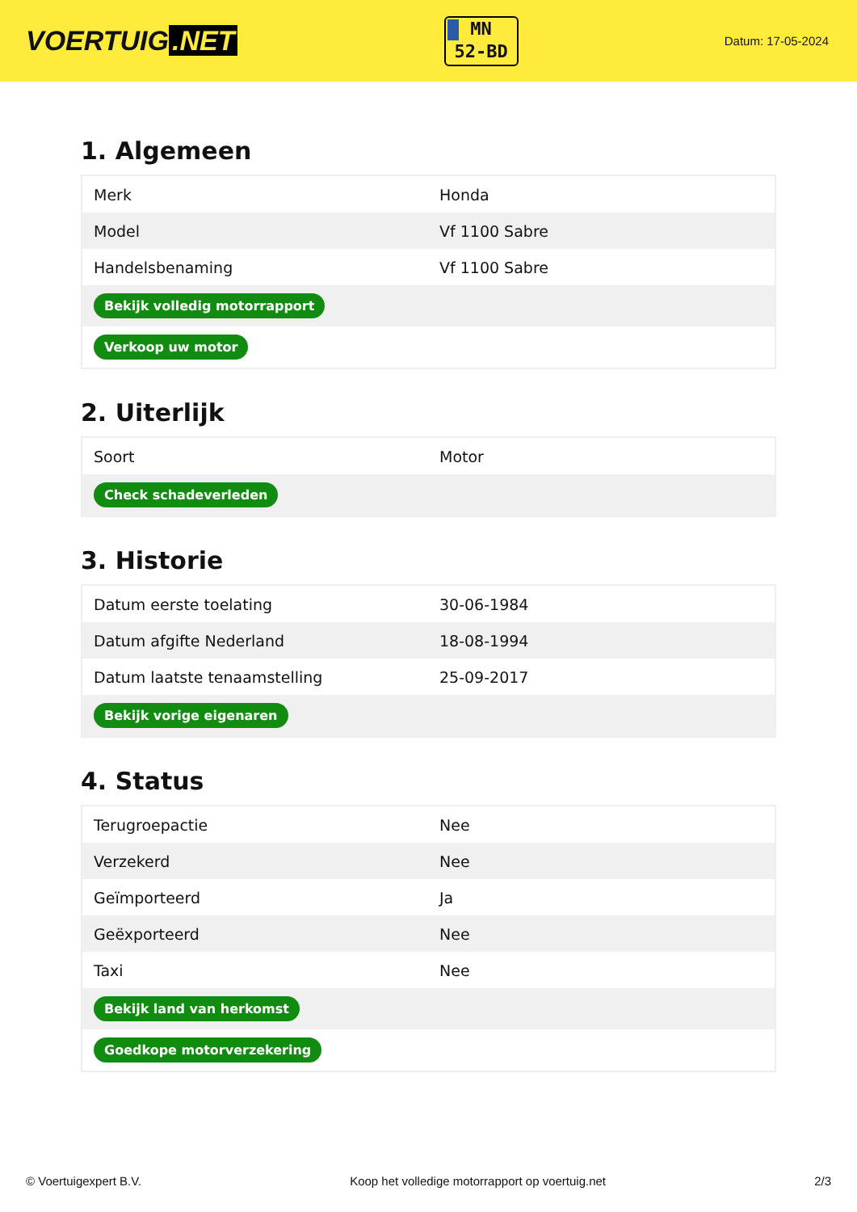VOERTUIG.NET
MN
52-BD
Datum: 17-05-2024
1. Algemeen
| Merk | Honda |
| Model | Vf 1100 Sabre |
| Handelsbenaming | Vf 1100 Sabre |
| Bekijk volledig motorrapport | |
| Verkoop uw motor | |
2. Uiterlijk
| Soort | Motor |
| Check schadeverleden | |
3. Historie
| Datum eerste toelating | 30-06-1984 |
| Datum afgifte Nederland | 18-08-1994 |
| Datum laatste tenaamstelling | 25-09-2017 |
| Bekijk vorige eigenaren | |
4. Status
| Terugroepactie | Nee |
| Verzekerd | Nee |
| Geïmporteerd | Ja |
| Geëxporteerd | Nee |
| Taxi | Nee |
| Bekijk land van herkomst | |
| Goedkope motorverzekering | |
© Voertuigexpert B.V. Koop het volledige motorrapport op voertuig.net 2/3